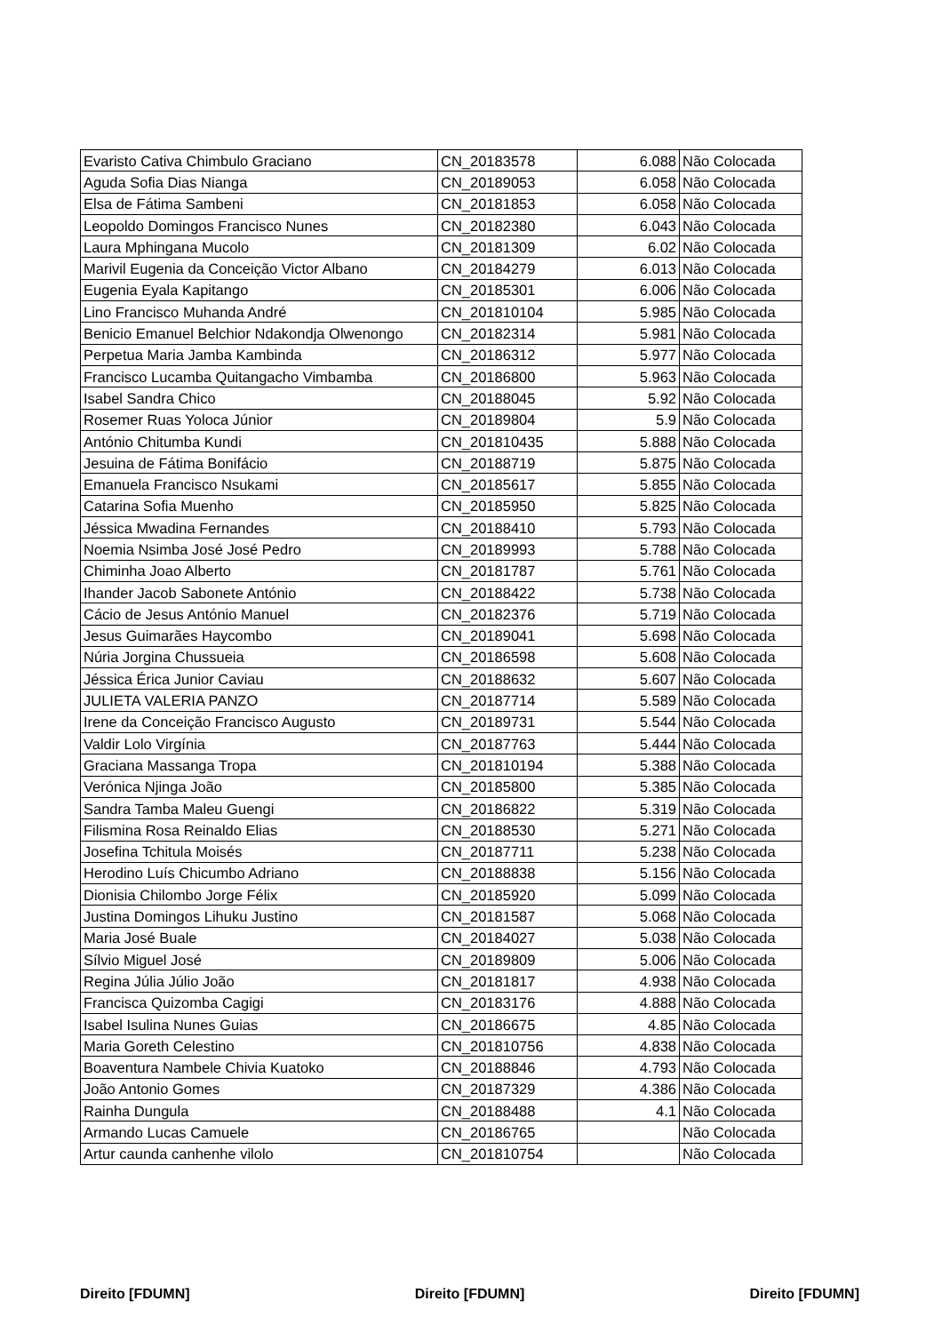| Evaristo Cativa Chimbulo Graciano | CN_20183578 | 6.088 | Não Colocada |
| Aguda Sofia Dias Nianga | CN_20189053 | 6.058 | Não Colocada |
| Elsa de Fátima Sambeni | CN_20181853 | 6.058 | Não Colocada |
| Leopoldo Domingos Francisco Nunes | CN_20182380 | 6.043 | Não Colocada |
| Laura Mphingana Mucolo | CN_20181309 | 6.02 | Não Colocada |
| Marivil Eugenia da Conceição Victor Albano | CN_20184279 | 6.013 | Não Colocada |
| Eugenia Eyala Kapitango | CN_20185301 | 6.006 | Não Colocada |
| Lino Francisco Muhanda André | CN_201810104 | 5.985 | Não Colocada |
| Benicio Emanuel Belchior Ndakondja Olwenongo | CN_20182314 | 5.981 | Não Colocada |
| Perpetua Maria Jamba Kambinda | CN_20186312 | 5.977 | Não Colocada |
| Francisco Lucamba Quitangacho Vimbamba | CN_20186800 | 5.963 | Não Colocada |
| Isabel Sandra Chico | CN_20188045 | 5.92 | Não Colocada |
| Rosemer Ruas Yoloca Júnior | CN_20189804 | 5.9 | Não Colocada |
| António Chitumba Kundi | CN_201810435 | 5.888 | Não Colocada |
| Jesuina de Fátima Bonifácio | CN_20188719 | 5.875 | Não Colocada |
| Emanuela Francisco Nsukami | CN_20185617 | 5.855 | Não Colocada |
| Catarina Sofia Muenho | CN_20185950 | 5.825 | Não Colocada |
| Jéssica Mwadina Fernandes | CN_20188410 | 5.793 | Não Colocada |
| Noemia Nsimba José José Pedro | CN_20189993 | 5.788 | Não Colocada |
| Chiminha Joao Alberto | CN_20181787 | 5.761 | Não Colocada |
| Ihander Jacob Sabonete António | CN_20188422 | 5.738 | Não Colocada |
| Cácio de Jesus António Manuel | CN_20182376 | 5.719 | Não Colocada |
| Jesus Guimarães Haycombo | CN_20189041 | 5.698 | Não Colocada |
| Núria Jorgina Chussueia | CN_20186598 | 5.608 | Não Colocada |
| Jéssica Érica Junior Caviau | CN_20188632 | 5.607 | Não Colocada |
| JULIETA VALERIA PANZO | CN_20187714 | 5.589 | Não Colocada |
| Irene da Conceição Francisco Augusto | CN_20189731 | 5.544 | Não Colocada |
| Valdir Lolo Virgínia | CN_20187763 | 5.444 | Não Colocada |
| Graciana Massanga Tropa | CN_201810194 | 5.388 | Não Colocada |
| Verónica Njinga João | CN_20185800 | 5.385 | Não Colocada |
| Sandra Tamba Maleu Guengi | CN_20186822 | 5.319 | Não Colocada |
| Filismina Rosa Reinaldo Elias | CN_20188530 | 5.271 | Não Colocada |
| Josefina Tchitula Moisés | CN_20187711 | 5.238 | Não Colocada |
| Herodino Luís Chicumbo Adriano | CN_20188838 | 5.156 | Não Colocada |
| Dionisia Chilombo Jorge Félix | CN_20185920 | 5.099 | Não Colocada |
| Justina Domingos Lihuku Justino | CN_20181587 | 5.068 | Não Colocada |
| Maria José Buale | CN_20184027 | 5.038 | Não Colocada |
| Sílvio Miguel José | CN_20189809 | 5.006 | Não Colocada |
| Regina Júlia Júlio João | CN_20181817 | 4.938 | Não Colocada |
| Francisca Quizomba Cagigi | CN_20183176 | 4.888 | Não Colocada |
| Isabel Isulina Nunes Guias | CN_20186675 | 4.85 | Não Colocada |
| Maria Goreth Celestino | CN_201810756 | 4.838 | Não Colocada |
| Boaventura Nambele Chivia Kuatoko | CN_20188846 | 4.793 | Não Colocada |
| João Antonio Gomes | CN_20187329 | 4.386 | Não Colocada |
| Rainha Dungula | CN_20188488 | 4.1 | Não Colocada |
| Armando Lucas Camuele | CN_20186765 | | Não Colocada |
| Artur caunda canhenhe vilolo | CN_201810754 | | Não Colocada |
Direito [FDUMN] Direito [FDUMN] Direito [FDUMN]